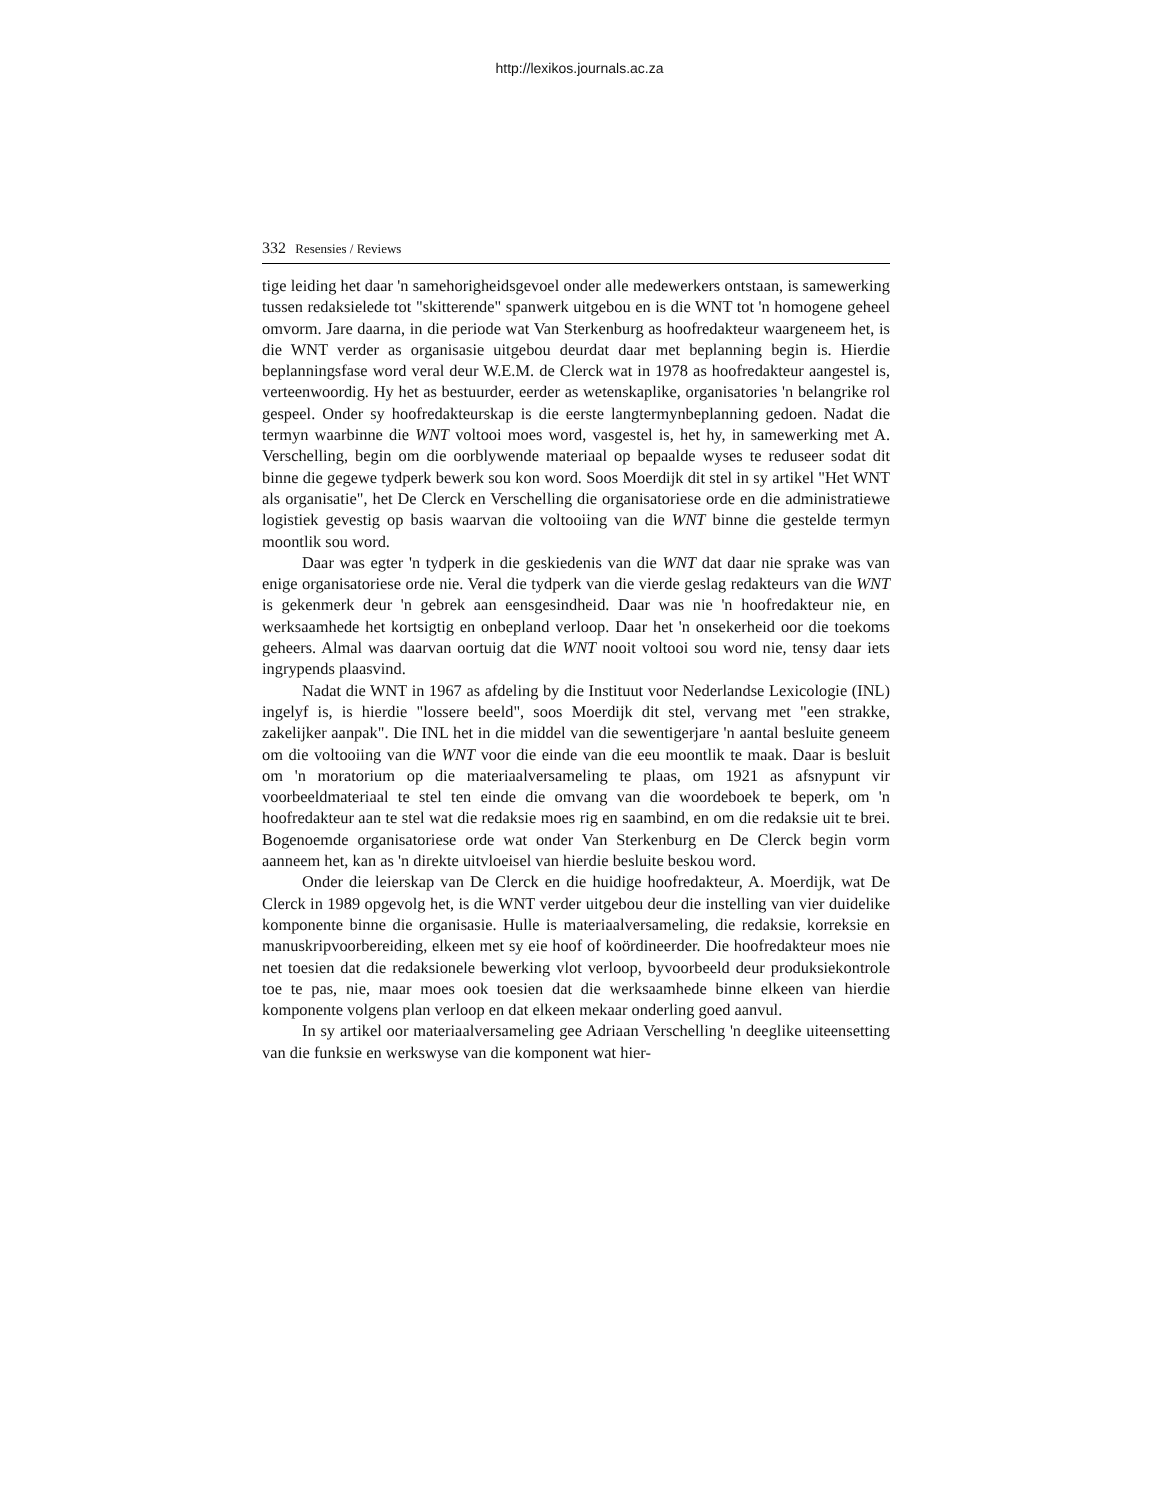http://lexikos.journals.ac.za
332 Resensies / Reviews
tige leiding het daar 'n samehorigheidsgevoel onder alle medewerkers ontstaan, is samewerking tussen redaksielede tot "skitterende" spanwerk uitgebou en is die WNT tot 'n homogene geheel omvorm. Jare daarna, in die periode wat Van Sterkenburg as hoofredakteur waargeneem het, is die WNT verder as organisasie uitgebou deurdat daar met beplanning begin is. Hierdie beplanningsfase word veral deur W.E.M. de Clerck wat in 1978 as hoofredakteur aangestel is, verteenwoordig. Hy het as bestuurder, eerder as wetenskaplike, organisatories 'n belangrike rol gespeel. Onder sy hoofredakteurskap is die eerste langtermynbeplanning gedoen. Nadat die termyn waarbinne die WNT voltooi moes word, vasgestel is, het hy, in samewerking met A. Verschelling, begin om die oorblywende materiaal op bepaalde wyses te reduseer sodat dit binne die gegewe tydperk bewerk sou kon word. Soos Moerdijk dit stel in sy artikel "Het WNT als organisatie", het De Clerck en Verschelling die organisatoriese orde en die administratiewe logistiek gevestig op basis waarvan die voltooiing van die WNT binne die gestelde termyn moontlik sou word.
Daar was egter 'n tydperk in die geskiedenis van die WNT dat daar nie sprake was van enige organisatoriese orde nie. Veral die tydperk van die vierde geslag redakteurs van die WNT is gekenmerk deur 'n gebrek aan eensgesindheid. Daar was nie 'n hoofredakteur nie, en werksaamhede het kortsigtig en onbepland verloop. Daar het 'n onsekerheid oor die toekoms geheers. Almal was daarvan oortuig dat die WNT nooit voltooi sou word nie, tensy daar iets ingrypends plaasvind.
Nadat die WNT in 1967 as afdeling by die Instituut voor Nederlandse Lexicologie (INL) ingelyf is, is hierdie "lossere beeld", soos Moerdijk dit stel, vervang met "een strakke, zakelijker aanpak". Die INL het in die middel van die sewentigerjare 'n aantal besluite geneem om die voltooiing van die WNT voor die einde van die eeu moontlik te maak. Daar is besluit om 'n moratorium op die materiaalversameling te plaas, om 1921 as afsnypunt vir voorbeeldmateriaal te stel ten einde die omvang van die woordeboek te beperk, om 'n hoofredakteur aan te stel wat die redaksie moes rig en saambind, en om die redaksie uit te brei. Bogenoemde organisatoriese orde wat onder Van Sterkenburg en De Clerck begin vorm aanneem het, kan as 'n direkte uitvloeisel van hierdie besluite beskou word.
Onder die leierskap van De Clerck en die huidige hoofredakteur, A. Moerdijk, wat De Clerck in 1989 opgevolg het, is die WNT verder uitgebou deur die instelling van vier duidelike komponente binne die organisasie. Hulle is materiaalversameling, die redaksie, korreksie en manuskripvoorbereiding, elkeen met sy eie hoof of koördineerder. Die hoofredakteur moes nie net toesien dat die redaksionele bewerking vlot verloop, byvoorbeeld deur produksiekontrole toe te pas, nie, maar moes ook toesien dat die werksaamhede binne elkeen van hierdie komponente volgens plan verloop en dat elkeen mekaar onderling goed aanvul.
In sy artikel oor materiaalversameling gee Adriaan Verschelling 'n deeglike uiteensetting van die funksie en werkswyse van die komponent wat hier-